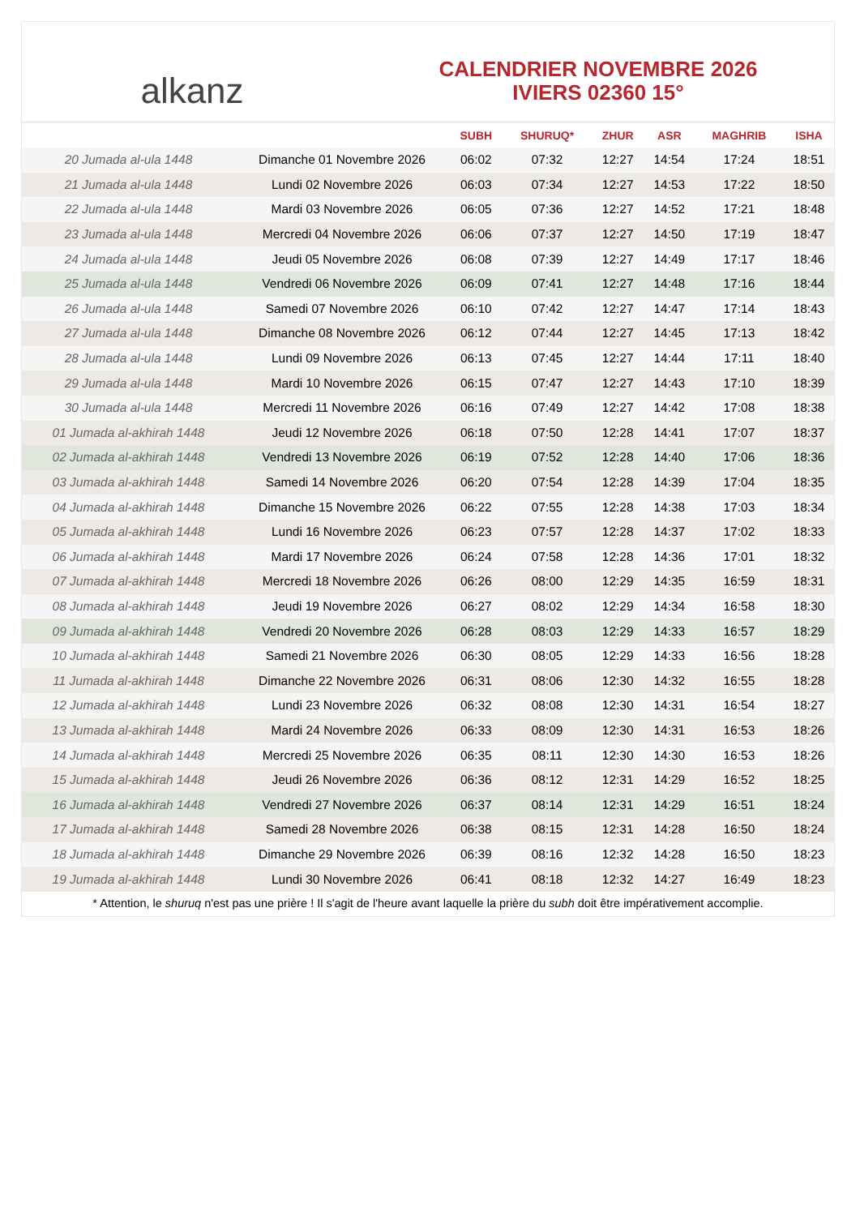alkanz
CALENDRIER NOVEMBRE 2026
IVIERS 02360 15°
| | | SUBH | SHURUQ* | ZHUR | ASR | MAGHRIB | ISHA |
| --- | --- | --- | --- | --- | --- | --- | --- |
| 20 Jumada al-ula 1448 | Dimanche 01 Novembre 2026 | 06:02 | 07:32 | 12:27 | 14:54 | 17:24 | 18:51 |
| 21 Jumada al-ula 1448 | Lundi 02 Novembre 2026 | 06:03 | 07:34 | 12:27 | 14:53 | 17:22 | 18:50 |
| 22 Jumada al-ula 1448 | Mardi 03 Novembre 2026 | 06:05 | 07:36 | 12:27 | 14:52 | 17:21 | 18:48 |
| 23 Jumada al-ula 1448 | Mercredi 04 Novembre 2026 | 06:06 | 07:37 | 12:27 | 14:50 | 17:19 | 18:47 |
| 24 Jumada al-ula 1448 | Jeudi 05 Novembre 2026 | 06:08 | 07:39 | 12:27 | 14:49 | 17:17 | 18:46 |
| 25 Jumada al-ula 1448 | Vendredi 06 Novembre 2026 | 06:09 | 07:41 | 12:27 | 14:48 | 17:16 | 18:44 |
| 26 Jumada al-ula 1448 | Samedi 07 Novembre 2026 | 06:10 | 07:42 | 12:27 | 14:47 | 17:14 | 18:43 |
| 27 Jumada al-ula 1448 | Dimanche 08 Novembre 2026 | 06:12 | 07:44 | 12:27 | 14:45 | 17:13 | 18:42 |
| 28 Jumada al-ula 1448 | Lundi 09 Novembre 2026 | 06:13 | 07:45 | 12:27 | 14:44 | 17:11 | 18:40 |
| 29 Jumada al-ula 1448 | Mardi 10 Novembre 2026 | 06:15 | 07:47 | 12:27 | 14:43 | 17:10 | 18:39 |
| 30 Jumada al-ula 1448 | Mercredi 11 Novembre 2026 | 06:16 | 07:49 | 12:27 | 14:42 | 17:08 | 18:38 |
| 01 Jumada al-akhirah 1448 | Jeudi 12 Novembre 2026 | 06:18 | 07:50 | 12:28 | 14:41 | 17:07 | 18:37 |
| 02 Jumada al-akhirah 1448 | Vendredi 13 Novembre 2026 | 06:19 | 07:52 | 12:28 | 14:40 | 17:06 | 18:36 |
| 03 Jumada al-akhirah 1448 | Samedi 14 Novembre 2026 | 06:20 | 07:54 | 12:28 | 14:39 | 17:04 | 18:35 |
| 04 Jumada al-akhirah 1448 | Dimanche 15 Novembre 2026 | 06:22 | 07:55 | 12:28 | 14:38 | 17:03 | 18:34 |
| 05 Jumada al-akhirah 1448 | Lundi 16 Novembre 2026 | 06:23 | 07:57 | 12:28 | 14:37 | 17:02 | 18:33 |
| 06 Jumada al-akhirah 1448 | Mardi 17 Novembre 2026 | 06:24 | 07:58 | 12:28 | 14:36 | 17:01 | 18:32 |
| 07 Jumada al-akhirah 1448 | Mercredi 18 Novembre 2026 | 06:26 | 08:00 | 12:29 | 14:35 | 16:59 | 18:31 |
| 08 Jumada al-akhirah 1448 | Jeudi 19 Novembre 2026 | 06:27 | 08:02 | 12:29 | 14:34 | 16:58 | 18:30 |
| 09 Jumada al-akhirah 1448 | Vendredi 20 Novembre 2026 | 06:28 | 08:03 | 12:29 | 14:33 | 16:57 | 18:29 |
| 10 Jumada al-akhirah 1448 | Samedi 21 Novembre 2026 | 06:30 | 08:05 | 12:29 | 14:33 | 16:56 | 18:28 |
| 11 Jumada al-akhirah 1448 | Dimanche 22 Novembre 2026 | 06:31 | 08:06 | 12:30 | 14:32 | 16:55 | 18:28 |
| 12 Jumada al-akhirah 1448 | Lundi 23 Novembre 2026 | 06:32 | 08:08 | 12:30 | 14:31 | 16:54 | 18:27 |
| 13 Jumada al-akhirah 1448 | Mardi 24 Novembre 2026 | 06:33 | 08:09 | 12:30 | 14:31 | 16:53 | 18:26 |
| 14 Jumada al-akhirah 1448 | Mercredi 25 Novembre 2026 | 06:35 | 08:11 | 12:30 | 14:30 | 16:53 | 18:26 |
| 15 Jumada al-akhirah 1448 | Jeudi 26 Novembre 2026 | 06:36 | 08:12 | 12:31 | 14:29 | 16:52 | 18:25 |
| 16 Jumada al-akhirah 1448 | Vendredi 27 Novembre 2026 | 06:37 | 08:14 | 12:31 | 14:29 | 16:51 | 18:24 |
| 17 Jumada al-akhirah 1448 | Samedi 28 Novembre 2026 | 06:38 | 08:15 | 12:31 | 14:28 | 16:50 | 18:24 |
| 18 Jumada al-akhirah 1448 | Dimanche 29 Novembre 2026 | 06:39 | 08:16 | 12:32 | 14:28 | 16:50 | 18:23 |
| 19 Jumada al-akhirah 1448 | Lundi 30 Novembre 2026 | 06:41 | 08:18 | 12:32 | 14:27 | 16:49 | 18:23 |
* Attention, le shuruq n'est pas une prière ! Il s'agit de l'heure avant laquelle la prière du subh doit être impérativement accomplie.